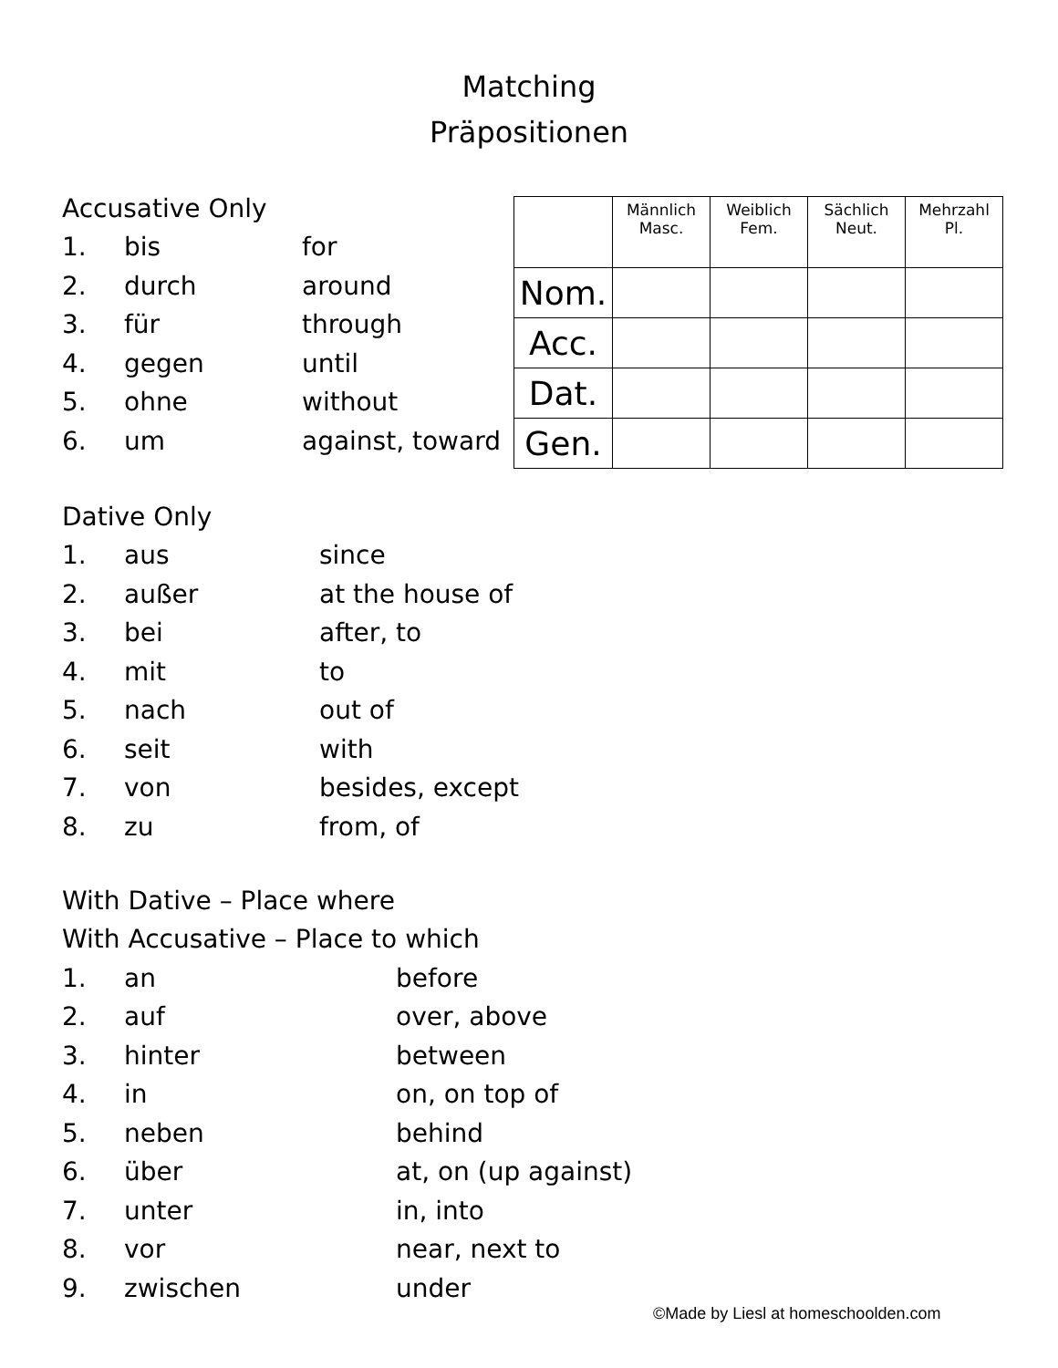Matching
Präpositionen
Accusative Only
1. bis for
2. durch around
3. für through
4. gegen until
5. ohne without
6. um against, toward
| | Männlich Masc. | Weiblich Fem. | Sächlich Neut. | Mehrzahl Pl. |
| --- | --- | --- | --- | --- |
| Nom. | | | | |
| Acc. | | | | |
| Dat. | | | | |
| Gen. | | | | |
Dative Only
1. aus since
2. außer at the house of
3. bei after, to
4. mit to
5. nach out of
6. seit with
7. von besides, except
8. zu from, of
With Dative – Place where
With Accusative – Place to which
1. an before
2. auf over, above
3. hinter between
4. in on, on top of
5. neben behind
6. über at, on (up against)
7. unter in, into
8. vor near, next to
9. zwischen under
©Made by Liesl at homeschoolden.com